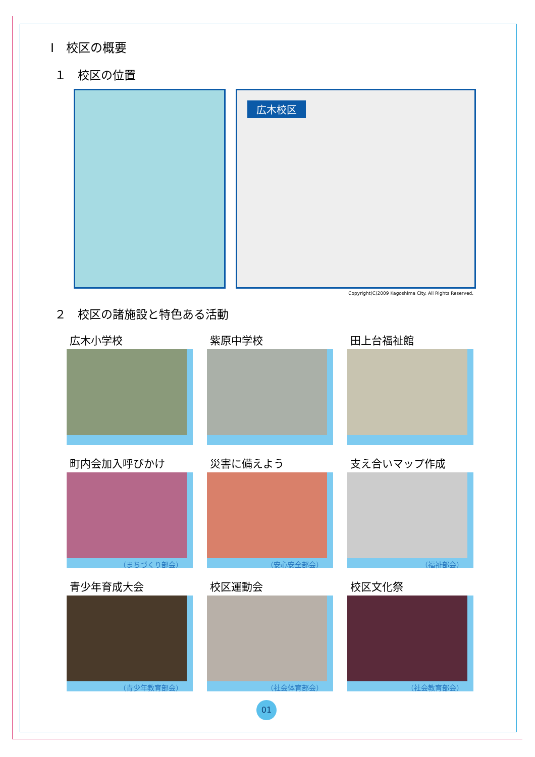Ⅰ　校区の概要
１　校区の位置
広木校区
Copyright(C)2009 Kagoshima City. All Rights Reserved.
２　校区の諸施設と特色ある活動
広木小学校
紫原中学校
田上台福祉館
町内会加入呼びかけ
（まちづくり部会）
災害に備えよう
（安心安全部会）
支え合いマップ作成
（福祉部会）
青少年育成大会
（青少年教育部会）
校区運動会
（社会体育部会）
校区文化祭
（社会教育部会）
01